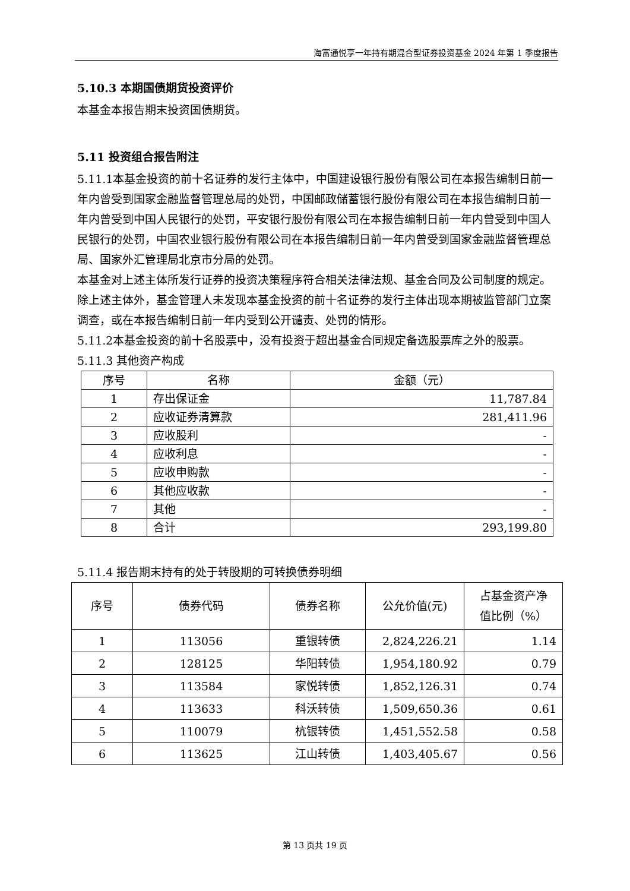海富通悦享一年持有期混合型证券投资基金 2024 年第 1 季度报告
5.10.3 本期国债期货投资评价
本基金本报告期末投资国债期货。
5.11 投资组合报告附注
5.11.1本基金投资的前十名证券的发行主体中，中国建设银行股份有限公司在本报告编制日前一年内曾受到国家金融监督管理总局的处罚，中国邮政储蓄银行股份有限公司在本报告编制日前一年内曾受到中国人民银行的处罚，平安银行股份有限公司在本报告编制日前一年内曾受到中国人民银行的处罚，中国农业银行股份有限公司在本报告编制日前一年内曾受到国家金融监督管理总局、国家外汇管理局北京市分局的处罚。
本基金对上述主体所发行证券的投资决策程序符合相关法律法规、基金合同及公司制度的规定。
除上述主体外，基金管理人未发现本基金投资的前十名证券的发行主体出现本期被监管部门立案调查，或在本报告编制日前一年内受到公开谴责、处罚的情形。
5.11.2本基金投资的前十名股票中，没有投资于超出基金合同规定备选股票库之外的股票。
5.11.3 其他资产构成
| 序号 | 名称 | 金额（元） |
| --- | --- | --- |
| 1 | 存出保证金 | 11,787.84 |
| 2 | 应收证券清算款 | 281,411.96 |
| 3 | 应收股利 | - |
| 4 | 应收利息 | - |
| 5 | 应收申购款 | - |
| 6 | 其他应收款 | - |
| 7 | 其他 | - |
| 8 | 合计 | 293,199.80 |
5.11.4 报告期末持有的处于转股期的可转换债券明细
| 序号 | 债券代码 | 债券名称 | 公允价值(元) | 占基金资产净 值比例（%） |
| --- | --- | --- | --- | --- |
| 1 | 113056 | 重银转债 | 2,824,226.21 | 1.14 |
| 2 | 128125 | 华阳转债 | 1,954,180.92 | 0.79 |
| 3 | 113584 | 家悦转债 | 1,852,126.31 | 0.74 |
| 4 | 113633 | 科沃转债 | 1,509,650.36 | 0.61 |
| 5 | 110079 | 杭银转债 | 1,451,552.58 | 0.58 |
| 6 | 113625 | 江山转债 | 1,403,405.67 | 0.56 |
第 13 页共 19 页